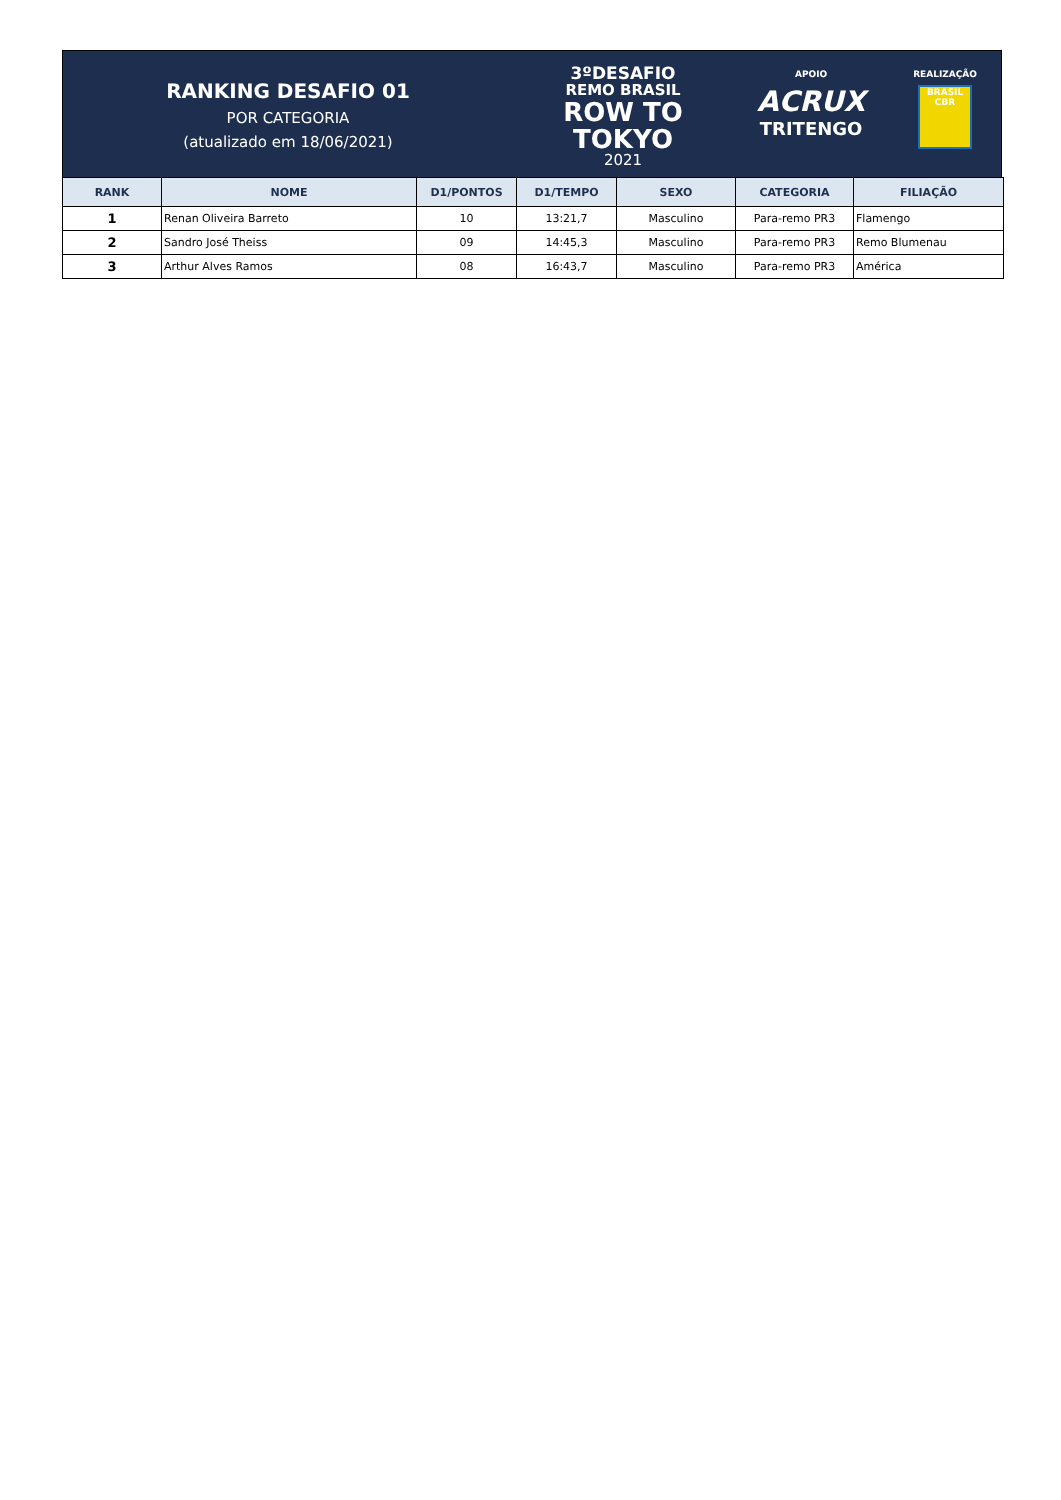RANKING DESAFIO 01
POR CATEGORIA
(atualizado em 18/06/2021)
3ºDESAFIO
REMO BRASIL
ROW TO
TOKYO
2021
APOIO
ACRUX
TRITENGO
REALIZAÇÃO
BRASIL
CBR
| RANK | NOME | D1/PONTOS | D1/TEMPO | SEXO | CATEGORIA | FILIAÇÃO |
| --- | --- | --- | --- | --- | --- | --- |
| 1 | Renan Oliveira Barreto | 10 | 13:21,7 | Masculino | Para-remo PR3 | Flamengo |
| 2 | Sandro José Theiss | 09 | 14:45,3 | Masculino | Para-remo PR3 | Remo Blumenau |
| 3 | Arthur Alves Ramos | 08 | 16:43,7 | Masculino | Para-remo PR3 | América |